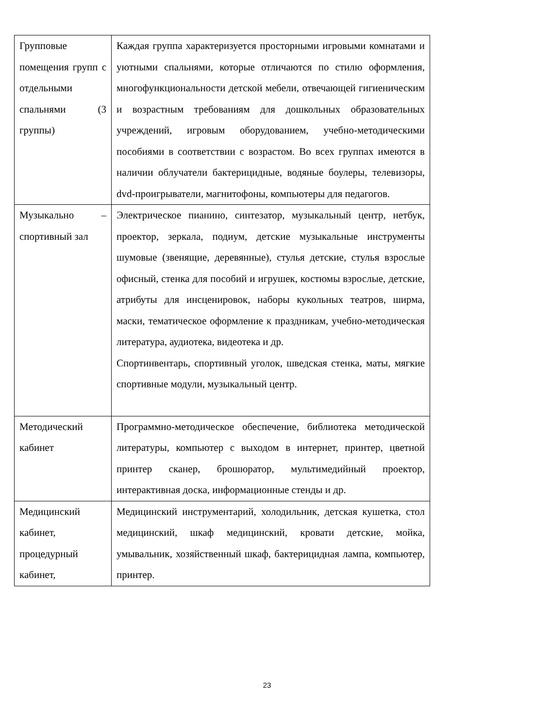| Групповые помещения групп с отдельными спальнями (3 группы) | Каждая группа характеризуется просторными игровыми комнатами и уютными спальнями, которые отличаются по стилю оформления, многофункциональности детской мебели, отвечающей гигиеническим и возрастным требованиям для дошкольных образовательных учреждений, игровым оборудованием, учебно-методическими пособиями в соответствии с возрастом. Во всех группах имеются в наличии облучатели бактерицидные, водяные боулеры, телевизоры, dvd-проигрыватели, магнитофоны, компьютеры для педагогов. |
| Музыкально – спортивный зал | Электрическое пианино, синтезатор, музыкальный центр, нетбук, проектор, зеркала, подиум, детские музыкальные инструменты шумовые (звенящие, деревянные), стулья детские, стулья взрослые офисный, стенка для пособий и игрушек, костюмы взрослые, детские, атрибуты для инсценировок, наборы кукольных театров, ширма, маски, тематическое оформление к праздникам, учебно-методическая литература, аудиотека, видеотека и др. Спортинвентарь, спортивный уголок, шведская стенка, маты, мягкие спортивные модули, музыкальный центр. |
| Методический кабинет | Программно-методическое обеспечение, библиотека методической литературы, компьютер с выходом в интернет, принтер, цветной принтер сканер, брошюратор, мультимедийный проектор, интерактивная доска, информационные стенды и др. |
| Медицинский кабинет, процедурный кабинет, | Медицинский инструментарий, холодильник, детская кушетка, стол медицинский, шкаф медицинский, кровати детские, мойка, умывальник, хозяйственный шкаф, бактерицидная лампа, компьютер, принтер. |
23